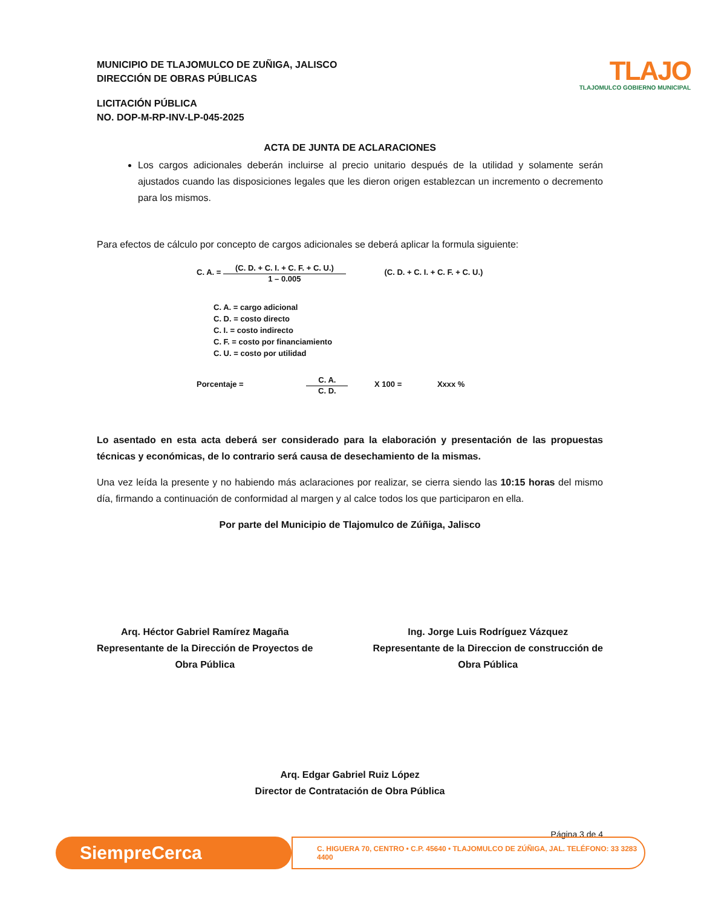MUNICIPIO DE TLAJOMULCO DE ZUÑIGA, JALISCO
DIRECCIÓN DE OBRAS PÚBLICAS
LICITACIÓN PÚBLICA
NO. DOP-M-RP-INV-LP-045-2025
TLAJO
TLAJOMULCO GOBIERNO MUNICIPAL
ACTA DE JUNTA DE ACLARACIONES
Los cargos adicionales deberán incluirse al precio unitario después de la utilidad y solamente serán ajustados cuando las disposiciones legales que les dieron origen establezcan un incremento o decremento para los mismos.
Para efectos de cálculo por concepto de cargos adicionales se deberá aplicar la formula siguiente:
C. A. =
(C. D. + C. I. + C. F. + C. U.)
1 – 0.005
(C. D. + C. I. + C. F. + C. U.)
C. A. = cargo adicional
C. D. = costo directo
C. I. = costo indirecto
C. F. = costo por financiamiento
C. U. = costo por utilidad
Porcentaje =
C. A.
C. D.
X 100 = Xxxx %
Lo asentado en esta acta deberá ser considerado para la elaboración y presentación de las propuestas técnicas y económicas, de lo contrario será causa de desechamiento de la mismas.
Una vez leída la presente y no habiendo más aclaraciones por realizar, se cierra siendo las 10:15 horas del mismo día, firmando a continuación de conformidad al margen y al calce todos los que participaron en ella.
Por parte del Municipio de Tlajomulco de Zúñiga, Jalisco
Arq. Héctor Gabriel Ramírez Magaña
Representante de la Dirección de Proyectos de
Obra Pública
Ing. Jorge Luis Rodríguez Vázquez
Representante de la Direccion de construcción de
Obra Pública
Arq. Edgar Gabriel Ruiz López
Director de Contratación de Obra Pública
Página 3 de 4
SiempreCerca
C. HIGUERA 70, CENTRO • C.P. 45640 • TLAJOMULCO DE ZÚÑIGA, JAL. TELÉFONO: 33 3283 4400